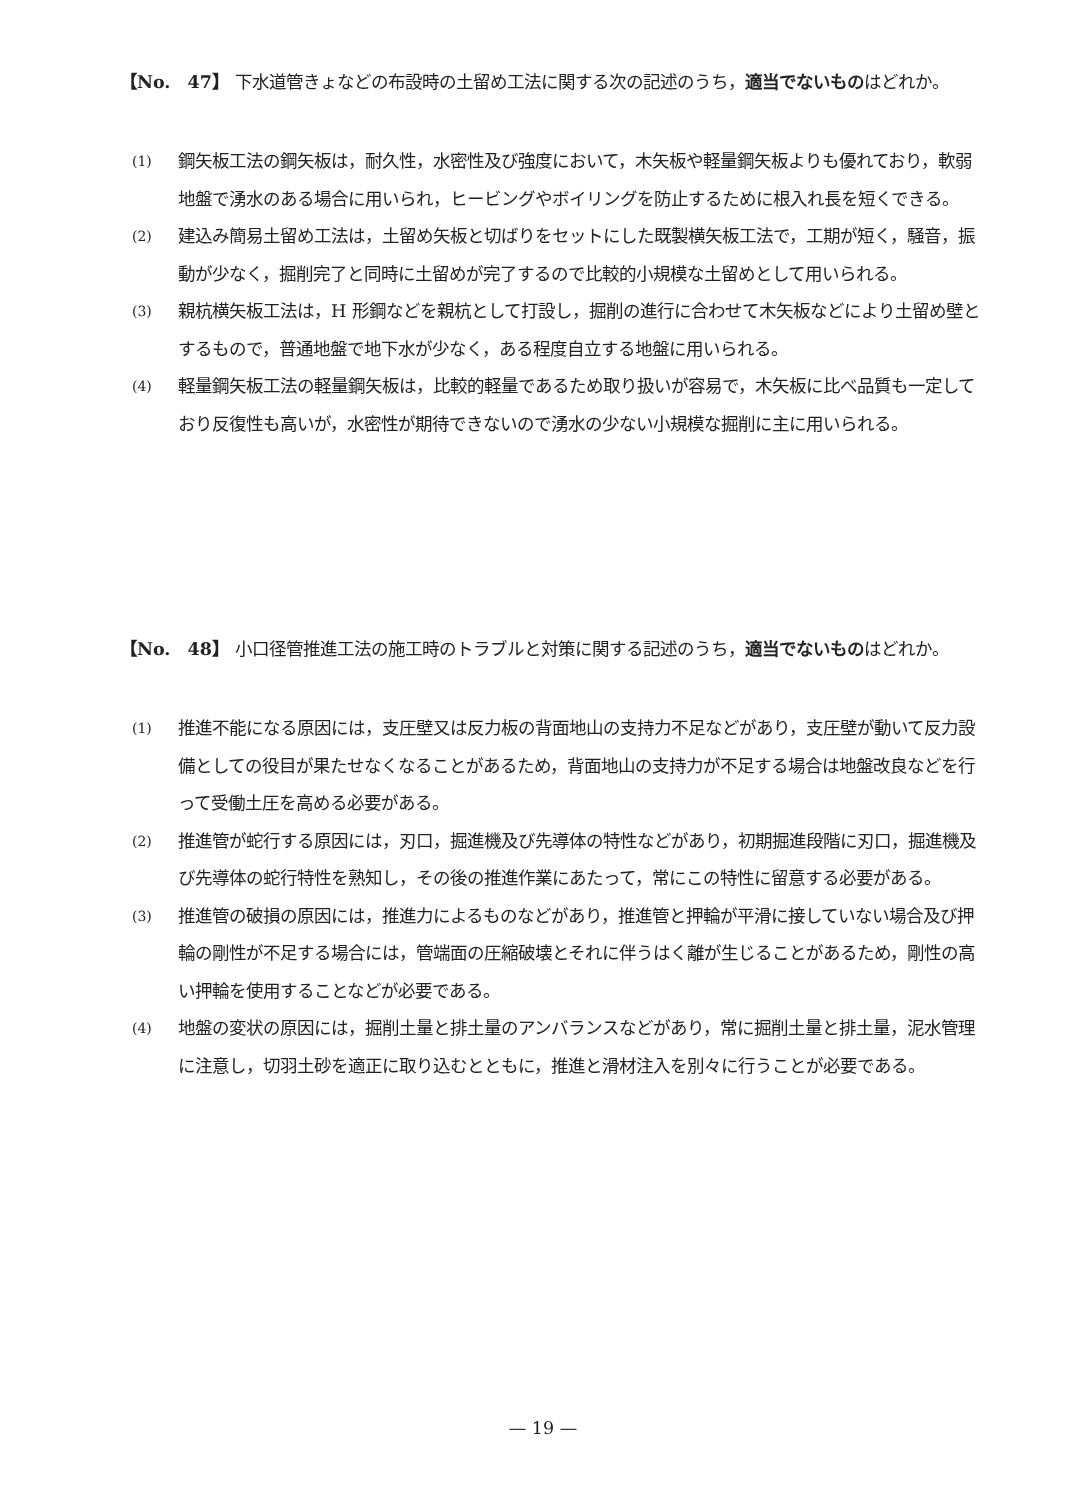【No.　47】 下水道管きょなどの布設時の土留め工法に関する次の記述のうち，適当でないものはどれか。
(1)
鋼矢板工法の鋼矢板は，耐久性，水密性及び強度において，木矢板や軽量鋼矢板よりも優れており，軟弱地盤で湧水のある場合に用いられ，ヒービングやボイリングを防止するために根入れ長を短くできる。
(2)
建込み簡易土留め工法は，土留め矢板と切ばりをセットにした既製横矢板工法で，工期が短く，騒音，振動が少なく，掘削完了と同時に土留めが完了するので比較的小規模な土留めとして用いられる。
(3)
親杭横矢板工法は，H 形鋼などを親杭として打設し，掘削の進行に合わせて木矢板などにより土留め壁とするもので，普通地盤で地下水が少なく，ある程度自立する地盤に用いられる。
(4)
軽量鋼矢板工法の軽量鋼矢板は，比較的軽量であるため取り扱いが容易で，木矢板に比べ品質も一定しており反復性も高いが，水密性が期待できないので湧水の少ない小規模な掘削に主に用いられる。
【No.　48】 小口径管推進工法の施工時のトラブルと対策に関する記述のうち，適当でないものはどれか。
(1)
推進不能になる原因には，支圧壁又は反力板の背面地山の支持力不足などがあり，支圧壁が動いて反力設備としての役目が果たせなくなることがあるため，背面地山の支持力が不足する場合は地盤改良などを行って受働土圧を高める必要がある。
(2)
推進管が蛇行する原因には，刃口，掘進機及び先導体の特性などがあり，初期掘進段階に刃口，掘進機及び先導体の蛇行特性を熟知し，その後の推進作業にあたって，常にこの特性に留意する必要がある。
(3)
推進管の破損の原因には，推進力によるものなどがあり，推進管と押輪が平滑に接していない場合及び押輪の剛性が不足する場合には，管端面の圧縮破壊とそれに伴うはく離が生じることがあるため，剛性の高い押輪を使用することなどが必要である。
(4)
地盤の変状の原因には，掘削土量と排土量のアンバランスなどがあり，常に掘削土量と排土量，泥水管理に注意し，切羽土砂を適正に取り込むとともに，推進と滑材注入を別々に行うことが必要である。
— 19 —